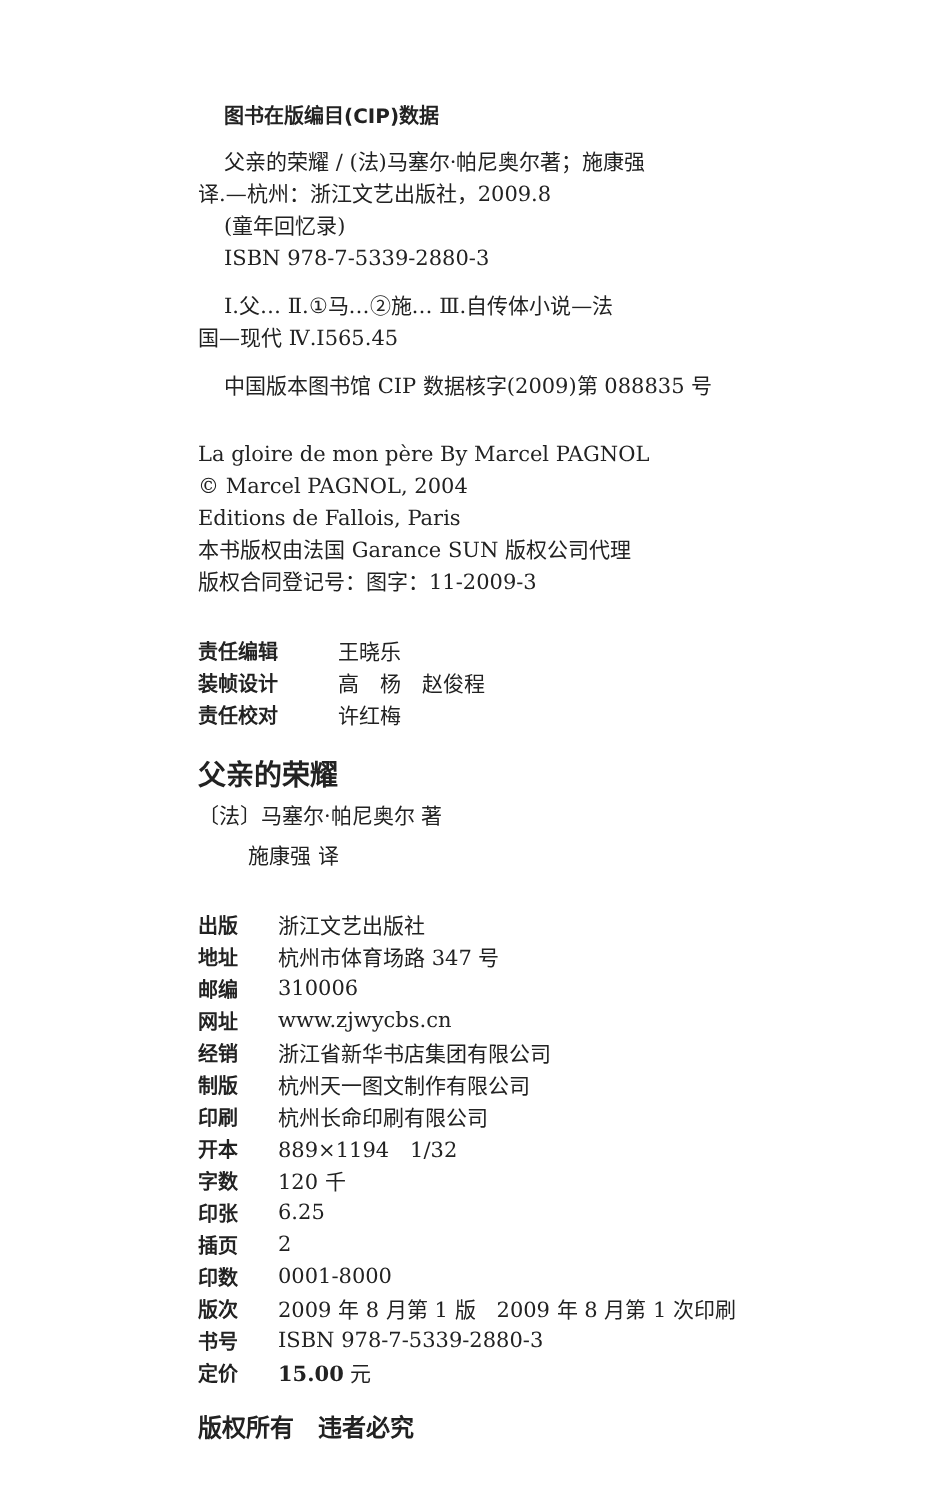图书在版编目(CIP)数据
父亲的荣耀 / (法)马塞尔·帕尼奥尔著；施康强
译.—杭州：浙江文艺出版社，2009.8
(童年回忆录)
ISBN 978-7-5339-2880-3
Ⅰ.父… Ⅱ.①马…②施… Ⅲ.自传体小说—法
国—现代 Ⅳ.I565.45
中国版本图书馆 CIP 数据核字(2009)第 088835 号
La gloire de mon père By Marcel PAGNOL
© Marcel PAGNOL, 2004
Editions de Fallois, Paris
本书版权由法国 Garance SUN 版权公司代理
版权合同登记号：图字：11-2009-3
| 责任编辑 | 王晓乐 |
| 装帧设计 | 高 杨 赵俊程 |
| 责任校对 | 许红梅 |
父亲的荣耀
〔法〕马塞尔·帕尼奥尔 著
施康强 译
| 出版 | 浙江文艺出版社 |
| 地址 | 杭州市体育场路 347 号 |
| 邮编 | 310006 |
| 网址 | www.zjwycbs.cn |
| 经销 | 浙江省新华书店集团有限公司 |
| 制版 | 杭州天一图文制作有限公司 |
| 印刷 | 杭州长命印刷有限公司 |
| 开本 | 889×1194 1/32 |
| 字数 | 120 千 |
| 印张 | 6.25 |
| 插页 | 2 |
| 印数 | 0001-8000 |
| 版次 | 2009 年 8 月第 1 版 2009 年 8 月第 1 次印刷 |
| 书号 | ISBN 978-7-5339-2880-3 |
| 定价 | 15.00 元 |
版权所有　违者必究